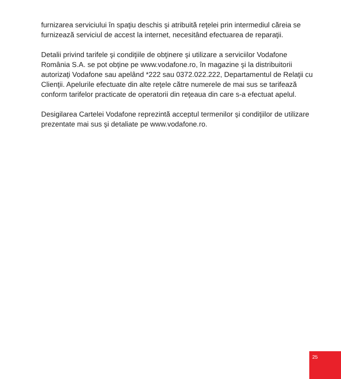furnizarea serviciului în spaţiu deschis şi atribuită reţelei prin intermediul căreia se furnizează serviciul de accest la internet, necesitând efectuarea de reparaţii.
Detalii privind tarifele şi condiţiile de obţinere şi utilizare a serviciilor Vodafone România S.A. se pot obţine pe www.vodafone.ro, în magazine şi la distribuitorii autorizaţi Vodafone sau apelând *222 sau 0372.022.222, Departamentul de Relaţii cu Clienţii. Apelurile efectuate din alte reţele către numerele de mai sus se tarifează conform tarifelor practicate de operatorii din reţeaua din care s-a efectuat apelul.
Desigilarea Cartelei Vodafone reprezintă acceptul termenilor şi condiţiilor de utilizare prezentate mai sus şi detaliate pe www.vodafone.ro.
25